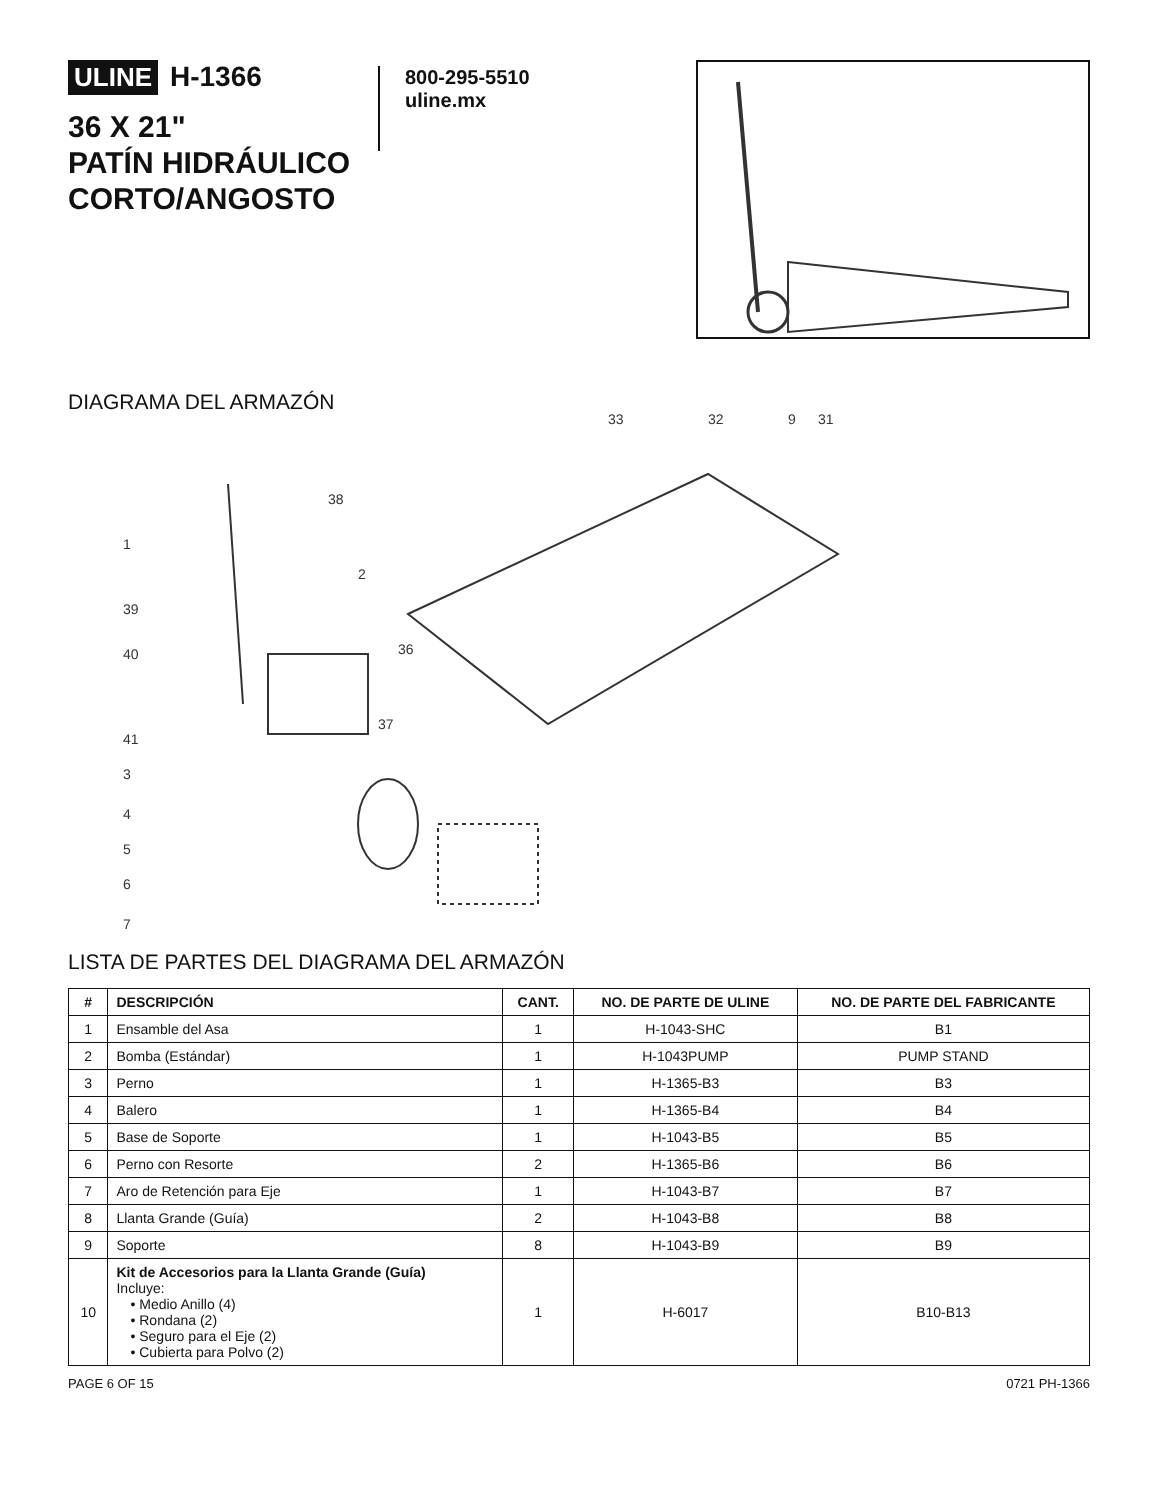ULINE H-1366
36 X 21"
PATÍN HIDRÁULICO
CORTO/ANGOSTO
800-295-5510
uline.mx
DIAGRAMA DEL ARMAZÓN
1
39
40
41
3
4
5
6
7
38
2
36
37
33
32
9
31
LISTA DE PARTES DEL DIAGRAMA DEL ARMAZÓN
| # | DESCRIPCIÓN | CANT. | NO. DE PARTE DE ULINE | NO. DE PARTE DEL FABRICANTE |
| --- | --- | --- | --- | --- |
| 1 | Ensamble del Asa | 1 | H-1043-SHC | B1 |
| 2 | Bomba (Estándar) | 1 | H-1043PUMP | PUMP STAND |
| 3 | Perno | 1 | H-1365-B3 | B3 |
| 4 | Balero | 1 | H-1365-B4 | B4 |
| 5 | Base de Soporte | 1 | H-1043-B5 | B5 |
| 6 | Perno con Resorte | 2 | H-1365-B6 | B6 |
| 7 | Aro de Retención para Eje | 1 | H-1043-B7 | B7 |
| 8 | Llanta Grande (Guía) | 2 | H-1043-B8 | B8 |
| 9 | Soporte | 8 | H-1043-B9 | B9 |
| 10 | Kit de Accesorios para la Llanta Grande (Guía) Incluye: • Medio Anillo (4) • Rondana (2) • Seguro para el Eje (2) • Cubierta para Polvo (2) | 1 | H-6017 | B10-B13 |
PAGE 6 OF 15 0721 PH-1366